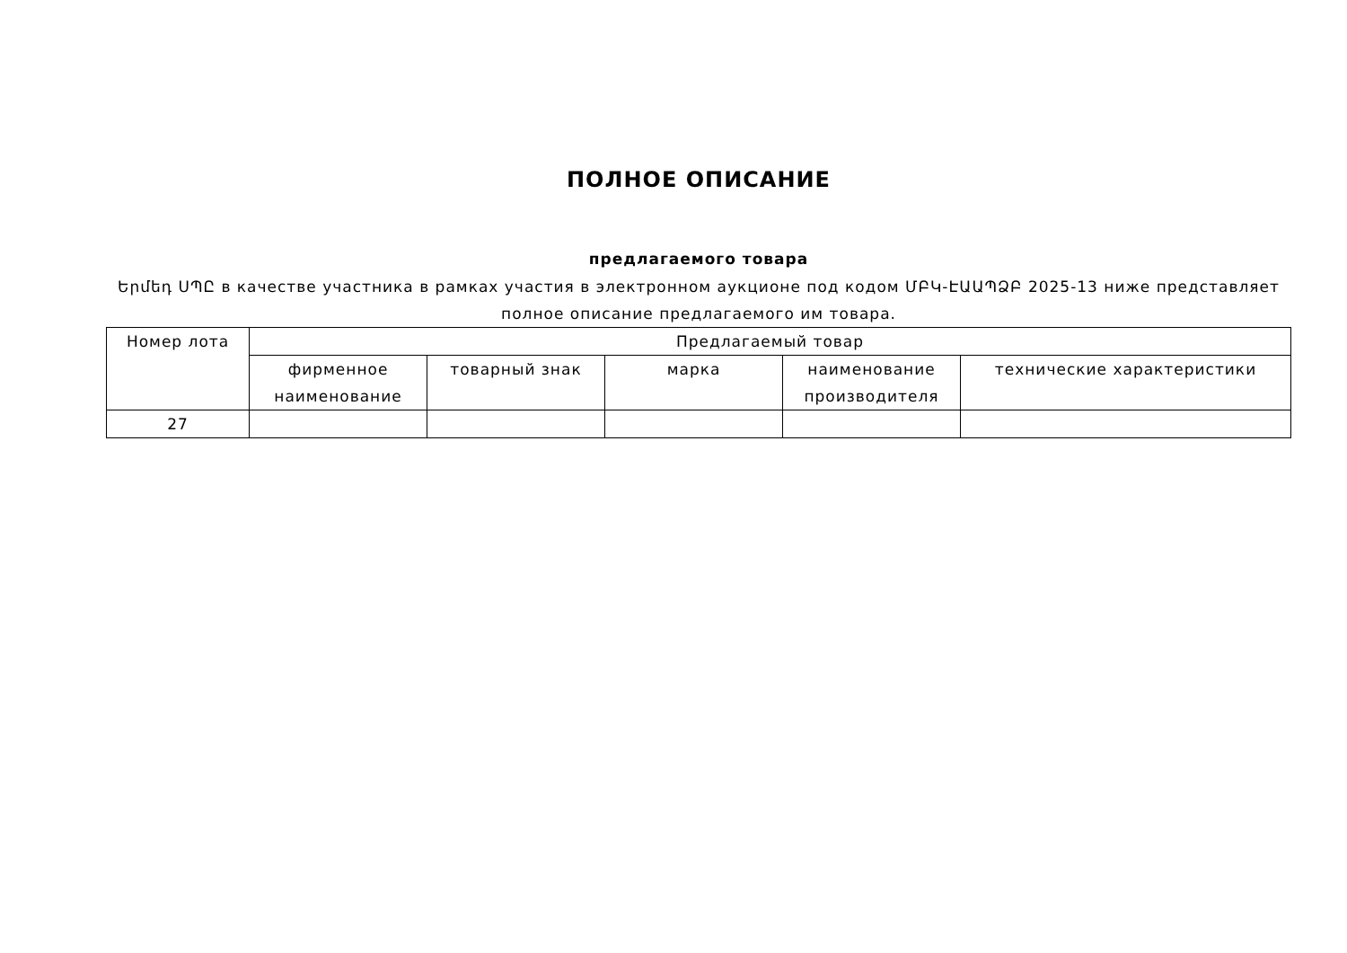ПОЛНОЕ ОПИСАНИЕ
предлагаемого товара
Երմեդ ՍՊԸ в качестве участника в рамках участия в электронном аукционе под кодом ՄԲԿ-ԷԱԱՊՁԲ 2025-13 ниже представляет полное описание предлагаемого им товара.
| Номер лота | Предлагаемый товар | | | | |
| --- | --- | --- | --- | --- | --- |
| | фирменное наименование | товарный знак | марка | наименование производителя | технические характеристики |
| 27 | | | | | |